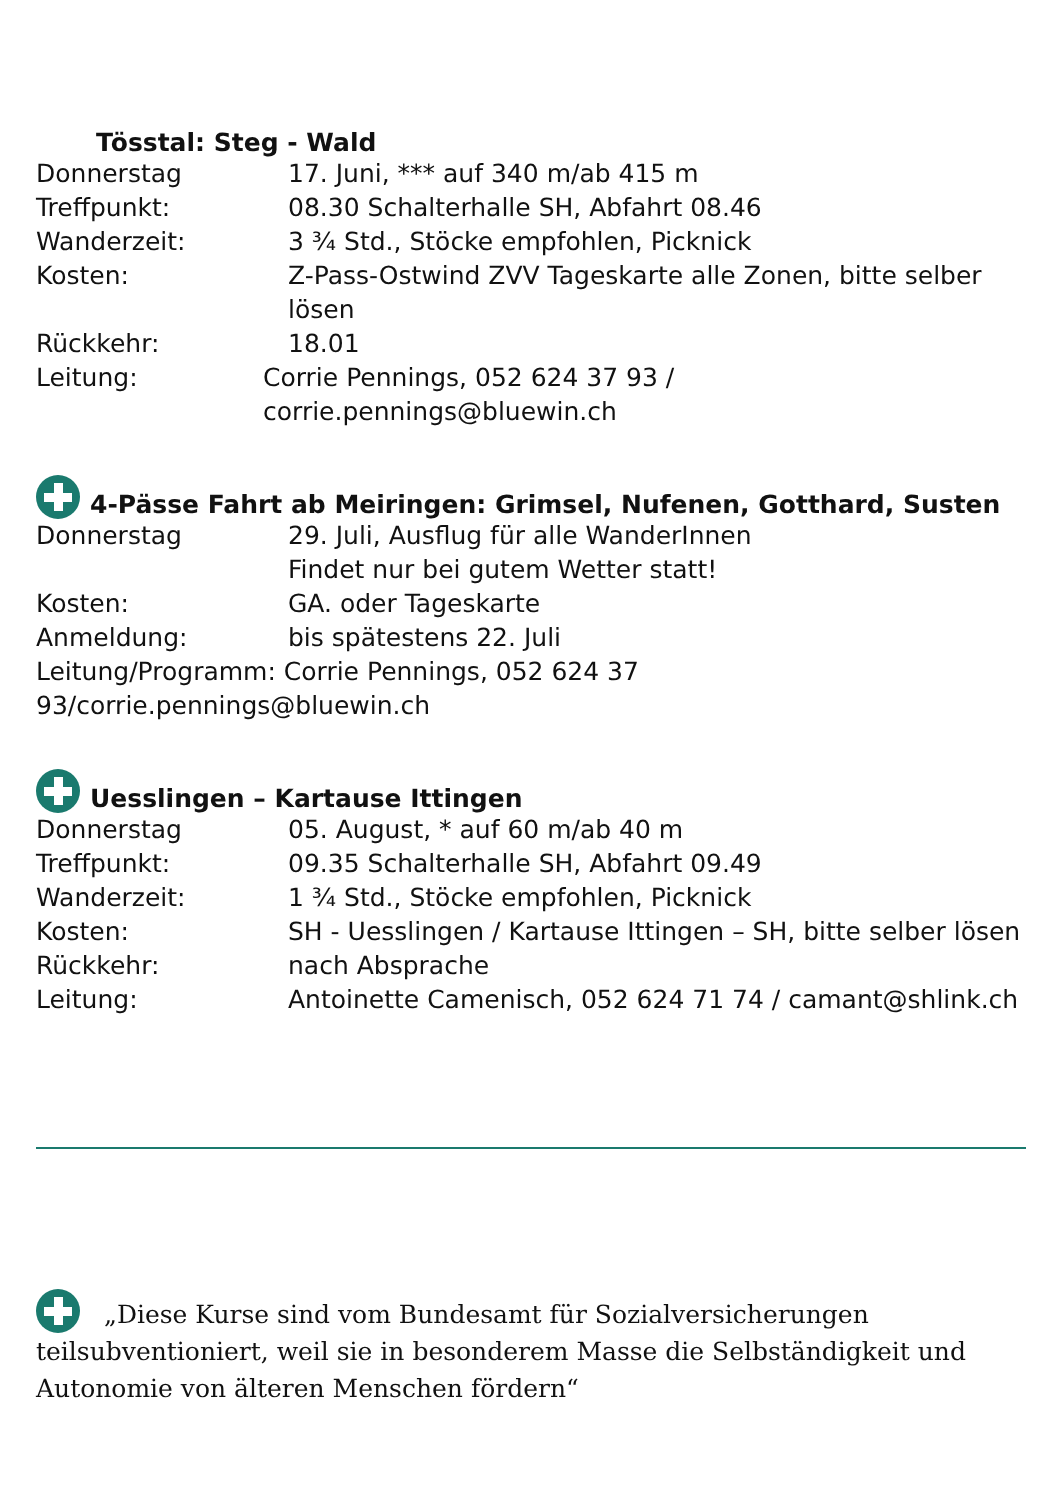Tösstal: Steg - Wald
Donnerstag 17. Juni, *** auf 340 m/ab 415 m
Treffpunkt: 08.30 Schalterhalle SH, Abfahrt 08.46
Wanderzeit: 3 ¾ Std., Stöcke empfohlen, Picknick
Kosten: Z-Pass-Ostwind ZVV Tageskarte alle Zonen, bitte selber lösen
Rückkehr: 18.01
Leitung: Corrie Pennings, 052 624 37 93 / corrie.pennings@bluewin.ch
4-Pässe Fahrt ab Meiringen: Grimsel, Nufenen, Gotthard, Susten
Donnerstag 29. Juli, Ausflug für alle WanderInnen
Findet nur bei gutem Wetter statt!
Kosten: GA. oder Tageskarte
Anmeldung: bis spätestens 22. Juli
Leitung/Programm: Corrie Pennings, 052 624 37 93/corrie.pennings@bluewin.ch
Uesslingen – Kartause Ittingen
Donnerstag 05. August, * auf 60 m/ab 40 m
Treffpunkt: 09.35 Schalterhalle SH, Abfahrt 09.49
Wanderzeit: 1 ¾ Std., Stöcke empfohlen, Picknick
Kosten: SH - Uesslingen / Kartause Ittingen – SH, bitte selber lösen
Rückkehr: nach Absprache
Leitung: Antoinette Camenisch, 052 624 71 74 / camant@shlink.ch
„Diese Kurse sind vom Bundesamt für Sozialversicherungen teilsubventioniert, weil sie in besonderem Masse die Selbständigkeit und Autonomie von älteren Menschen fördern“